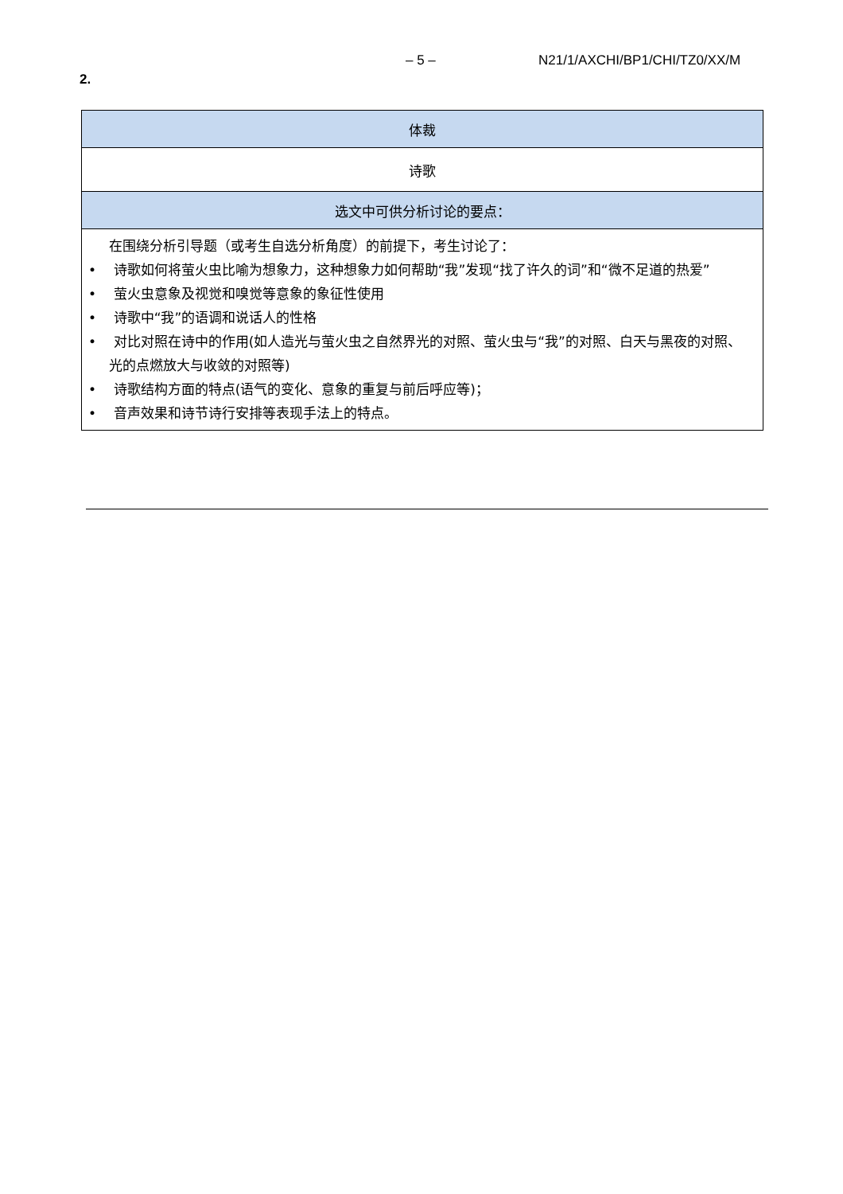– 5 – N21/1/AXCHI/BP1/CHI/TZ0/XX/M
2.
| 体裁 |
| --- |
| 诗歌 |
| 选文中可供分析讨论的要点： |
| 在围绕分析引导题（或考生自选分析角度）的前提下，考生讨论了： • 诗歌如何将萤火虫比喻为想象力，这种想象力如何帮助“我”发现“找了许久的词”和“微不足道的热爱” • 萤火虫意象及视觉和嗅觉等意象的象征性使用 • 诗歌中“我”的语调和说话人的性格 • 对比对照在诗中的作用(如人造光与萤火虫之自然界光的对照、萤火虫与“我”的对照、白天与黑夜的对照、光的点燃放大与收敛的对照等) • 诗歌结构方面的特点(语气的变化、意象的重复与前后呼应等)； • 音声效果和诗节诗行安排等表现手法上的特点。 |